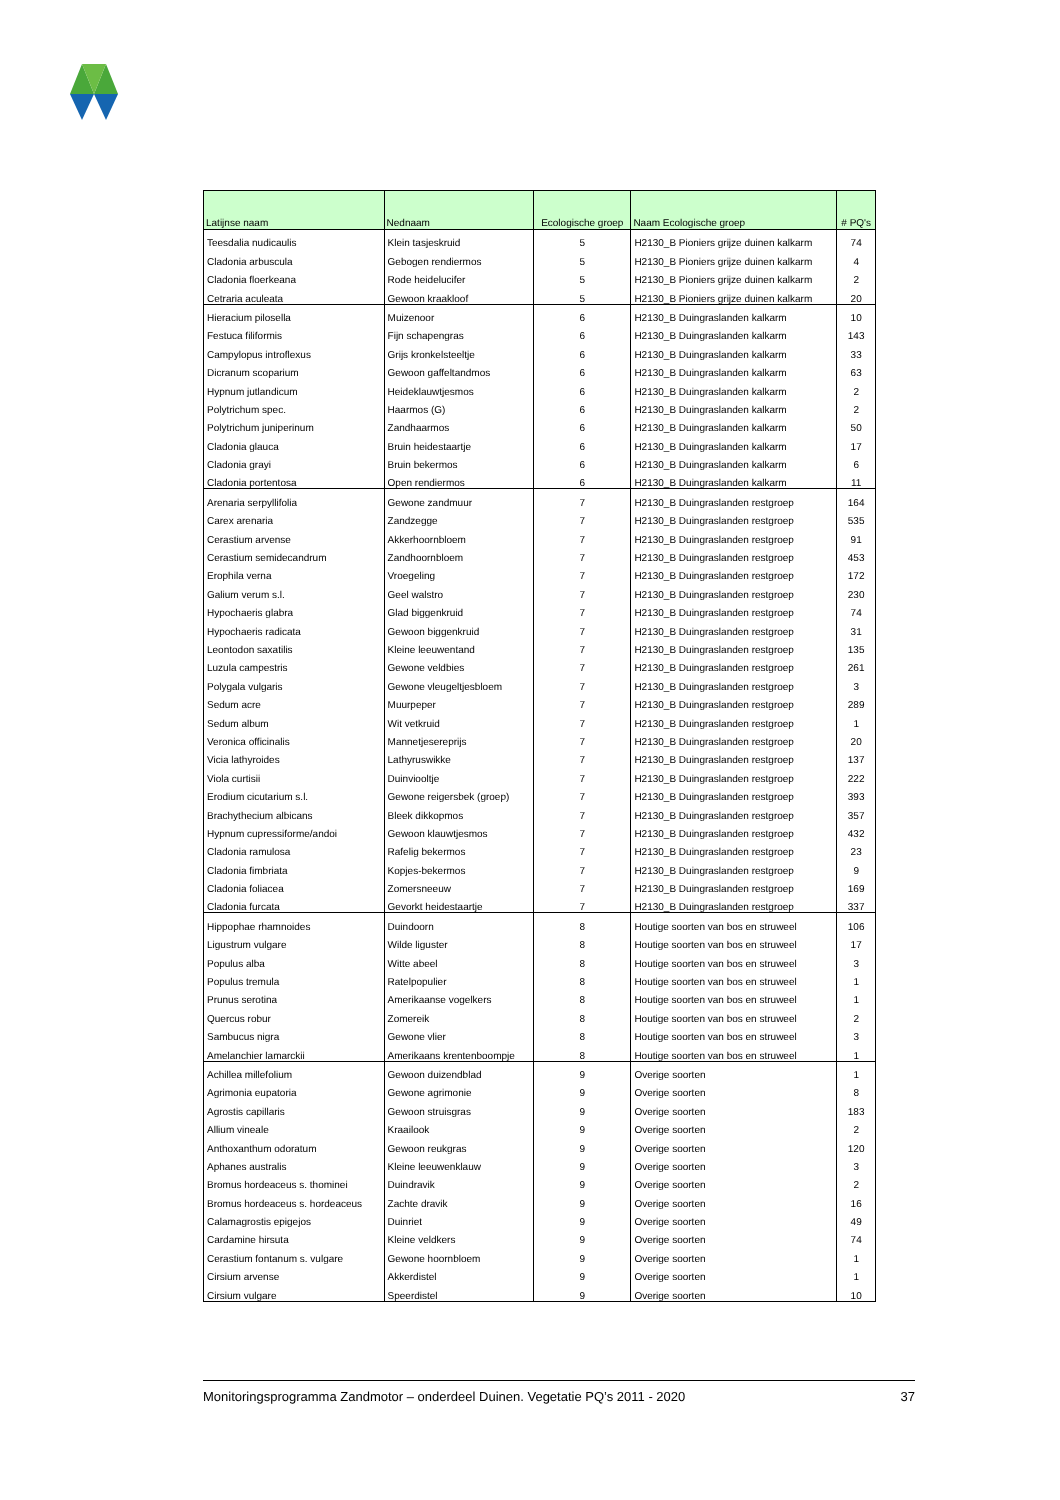| Latijnse naam | Nednaam | Ecologische groep | Naam Ecologische groep | # PQ's |
| --- | --- | --- | --- | --- |
| Teesdalia nudicaulis | Klein tasjeskruid | 5 | H2130_B Pioniers grijze duinen kalkarm | 74 |
| Cladonia arbuscula | Gebogen rendiermos | 5 | H2130_B Pioniers grijze duinen kalkarm | 4 |
| Cladonia floerkeana | Rode heidelucifer | 5 | H2130_B Pioniers grijze duinen kalkarm | 2 |
| Cetraria aculeata | Gewoon kraakloof | 5 | H2130_B Pioniers grijze duinen kalkarm | 20 |
| Hieracium pilosella | Muizenoor | 6 | H2130_B Duingraslanden kalkarm | 10 |
| Festuca filiformis | Fijn schapengras | 6 | H2130_B Duingraslanden kalkarm | 143 |
| Campylopus introflexus | Grijs kronkelsteeltje | 6 | H2130_B Duingraslanden kalkarm | 33 |
| Dicranum scoparium | Gewoon gaffeltandmos | 6 | H2130_B Duingraslanden kalkarm | 63 |
| Hypnum jutlandicum | Heideklauwtjesmos | 6 | H2130_B Duingraslanden kalkarm | 2 |
| Polytrichum spec. | Haarmos (G) | 6 | H2130_B Duingraslanden kalkarm | 2 |
| Polytrichum juniperinum | Zandhaarmos | 6 | H2130_B Duingraslanden kalkarm | 50 |
| Cladonia glauca | Bruin heidestaartje | 6 | H2130_B Duingraslanden kalkarm | 17 |
| Cladonia grayi | Bruin bekermos | 6 | H2130_B Duingraslanden kalkarm | 6 |
| Cladonia portentosa | Open rendiermos | 6 | H2130_B Duingraslanden kalkarm | 11 |
| Arenaria serpyllifolia | Gewone zandmuur | 7 | H2130_B Duingraslanden restgroep | 164 |
| Carex arenaria | Zandzegge | 7 | H2130_B Duingraslanden restgroep | 535 |
| Cerastium arvense | Akkerhoornbloem | 7 | H2130_B Duingraslanden restgroep | 91 |
| Cerastium semidecandrum | Zandhoornbloem | 7 | H2130_B Duingraslanden restgroep | 453 |
| Erophila verna | Vroegeling | 7 | H2130_B Duingraslanden restgroep | 172 |
| Galium verum s.l. | Geel walstro | 7 | H2130_B Duingraslanden restgroep | 230 |
| Hypochaeris glabra | Glad biggenkruid | 7 | H2130_B Duingraslanden restgroep | 74 |
| Hypochaeris radicata | Gewoon biggenkruid | 7 | H2130_B Duingraslanden restgroep | 31 |
| Leontodon saxatilis | Kleine leeuwentand | 7 | H2130_B Duingraslanden restgroep | 135 |
| Luzula campestris | Gewone veldbies | 7 | H2130_B Duingraslanden restgroep | 261 |
| Polygala vulgaris | Gewone vleugeltjesbloem | 7 | H2130_B Duingraslanden restgroep | 3 |
| Sedum acre | Muurpeper | 7 | H2130_B Duingraslanden restgroep | 289 |
| Sedum album | Wit vetkruid | 7 | H2130_B Duingraslanden restgroep | 1 |
| Veronica officinalis | Mannetjesereprijs | 7 | H2130_B Duingraslanden restgroep | 20 |
| Vicia lathyroides | Lathyruswikke | 7 | H2130_B Duingraslanden restgroep | 137 |
| Viola curtisii | Duinviooltje | 7 | H2130_B Duingraslanden restgroep | 222 |
| Erodium cicutarium s.l. | Gewone reigersbek (groep) | 7 | H2130_B Duingraslanden restgroep | 393 |
| Brachythecium albicans | Bleek dikkopmos | 7 | H2130_B Duingraslanden restgroep | 357 |
| Hypnum cupressiforme/andoi | Gewoon klauwtjesmos | 7 | H2130_B Duingraslanden restgroep | 432 |
| Cladonia ramulosa | Rafelig bekermos | 7 | H2130_B Duingraslanden restgroep | 23 |
| Cladonia fimbriata | Kopjes-bekermos | 7 | H2130_B Duingraslanden restgroep | 9 |
| Cladonia foliacea | Zomersneeuw | 7 | H2130_B Duingraslanden restgroep | 169 |
| Cladonia furcata | Gevorkt heidestaartje | 7 | H2130_B Duingraslanden restgroep | 337 |
| Hippophae rhamnoides | Duindoorn | 8 | Houtige soorten van bos en struweel | 106 |
| Ligustrum vulgare | Wilde liguster | 8 | Houtige soorten van bos en struweel | 17 |
| Populus alba | Witte abeel | 8 | Houtige soorten van bos en struweel | 3 |
| Populus tremula | Ratelpopulier | 8 | Houtige soorten van bos en struweel | 1 |
| Prunus serotina | Amerikaanse vogelkers | 8 | Houtige soorten van bos en struweel | 1 |
| Quercus robur | Zomereik | 8 | Houtige soorten van bos en struweel | 2 |
| Sambucus nigra | Gewone vlier | 8 | Houtige soorten van bos en struweel | 3 |
| Amelanchier lamarckii | Amerikaans krentenboompje | 8 | Houtige soorten van bos en struweel | 1 |
| Achillea millefolium | Gewoon duizendblad | 9 | Overige soorten | 1 |
| Agrimonia eupatoria | Gewone agrimonie | 9 | Overige soorten | 8 |
| Agrostis capillaris | Gewoon struisgras | 9 | Overige soorten | 183 |
| Allium vineale | Kraailook | 9 | Overige soorten | 2 |
| Anthoxanthum odoratum | Gewoon reukgras | 9 | Overige soorten | 120 |
| Aphanes australis | Kleine leeuwenklauw | 9 | Overige soorten | 3 |
| Bromus hordeaceus s. thominei | Duindravik | 9 | Overige soorten | 2 |
| Bromus hordeaceus s. hordeaceus | Zachte dravik | 9 | Overige soorten | 16 |
| Calamagrostis epigejos | Duinriet | 9 | Overige soorten | 49 |
| Cardamine hirsuta | Kleine veldkers | 9 | Overige soorten | 74 |
| Cerastium fontanum s. vulgare | Gewone hoornbloem | 9 | Overige soorten | 1 |
| Cirsium arvense | Akkerdistel | 9 | Overige soorten | 1 |
| Cirsium vulgare | Speerdistel | 9 | Overige soorten | 10 |
Monitoringsprogramma Zandmotor – onderdeel Duinen. Vegetatie PQ’s 2011 - 2020 37